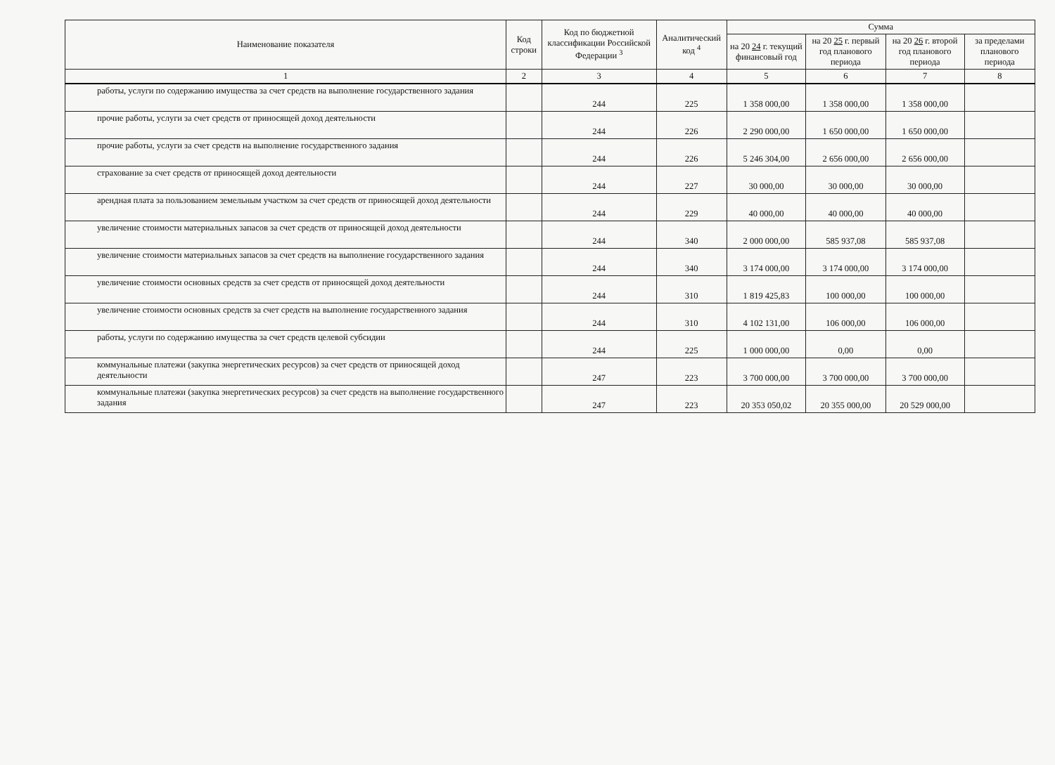| Наименование показателя | Код строки | Код по бюджетной классификации Российской Федерации <sup>3</sup> | Аналитический код <sup>4</sup> | Сумма | | | |
| --- | --- | --- | --- | --- | --- | --- | --- |
| | | | | на 20 24 г. текущий финансовый год | на 20 25 г. первый год планового периода | на 20 26 г. второй год планового периода | за пределами планового периода |
| 1 | 2 | 3 | 4 | 5 | 6 | 7 | 8 |
| работы, услуги по содержанию имущества за счет средств на выполнение государственного задания | | 244 | 225 | 1 358 000,00 | 1 358 000,00 | 1 358 000,00 | |
| прочие работы, услуги за счет средств от приносящей доход деятельности | | 244 | 226 | 2 290 000,00 | 1 650 000,00 | 1 650 000,00 | |
| прочие работы, услуги за счет средств на выполнение государственного задания | | 244 | 226 | 5 246 304,00 | 2 656 000,00 | 2 656 000,00 | |
| страхование за счет средств от приносящей доход деятельности | | 244 | 227 | 30 000,00 | 30 000,00 | 30 000,00 | |
| арендная плата за пользованием земельным участком за счет средств от приносящей доход деятельности | | 244 | 229 | 40 000,00 | 40 000,00 | 40 000,00 | |
| увеличение стоимости материальных запасов за счет средств от приносящей доход деятельности | | 244 | 340 | 2 000 000,00 | 585 937,08 | 585 937,08 | |
| увеличение стоимости материальных запасов за счет средств на выполнение государственного задания | | 244 | 340 | 3 174 000,00 | 3 174 000,00 | 3 174 000,00 | |
| увеличение стоимости основных средств за счет средств от приносящей доход деятельности | | 244 | 310 | 1 819 425,83 | 100 000,00 | 100 000,00 | |
| увеличение стоимости основных средств за счет средств на выполнение государственного задания | | 244 | 310 | 4 102 131,00 | 106 000,00 | 106 000,00 | |
| работы, услуги по содержанию имущества за счет средств целевой субсидии | | 244 | 225 | 1 000 000,00 | 0,00 | 0,00 | |
| коммунальные платежи (закупка энергетических ресурсов) за счет средств от приносящей доход деятельности | | 247 | 223 | 3 700 000,00 | 3 700 000,00 | 3 700 000,00 | |
| коммунальные платежи (закупка энергетических ресурсов) за счет средств на выполнение государственного задания | | 247 | 223 | 20 353 050,02 | 20 355 000,00 | 20 529 000,00 | |